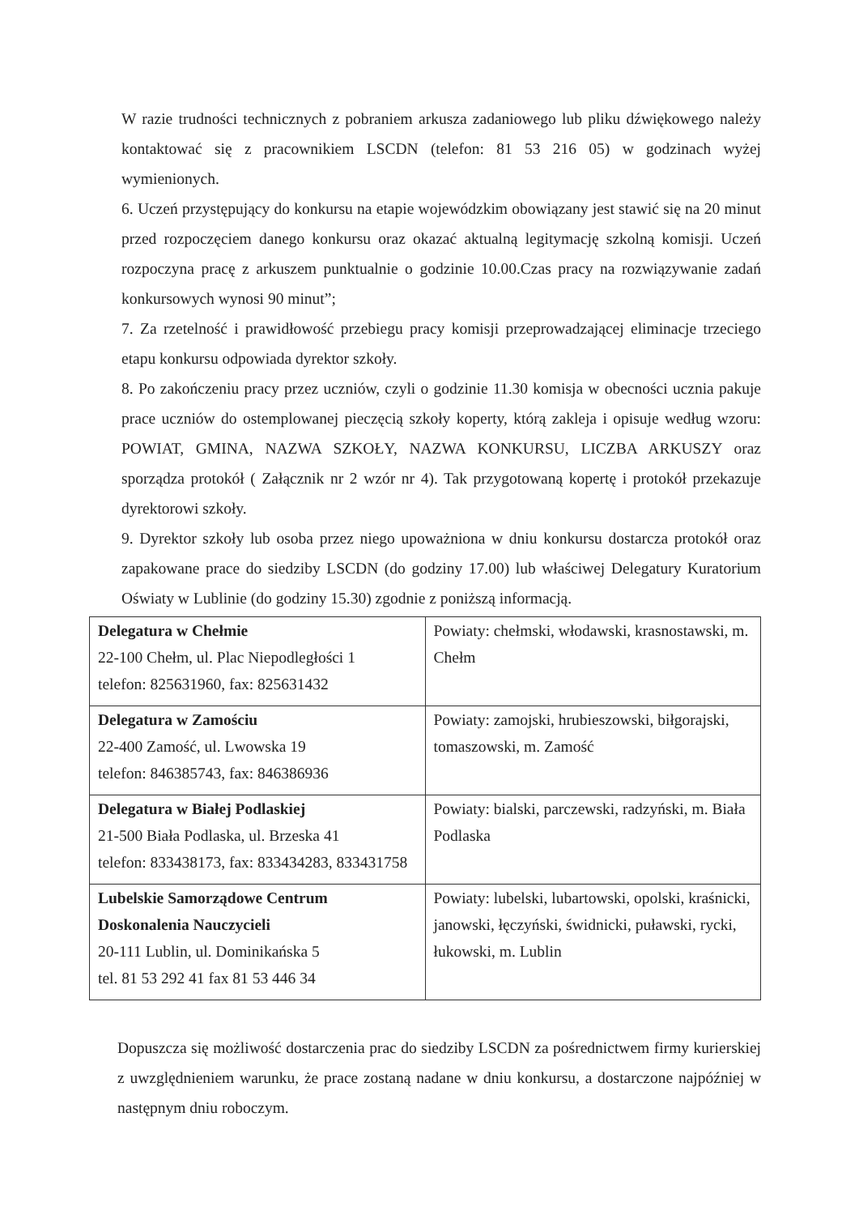W razie trudności technicznych z pobraniem arkusza zadaniowego lub pliku dźwiękowego należy kontaktować się z pracownikiem LSCDN (telefon: 81 53 216 05) w godzinach wyżej wymienionych.
6. Uczeń przystępujący do konkursu na etapie wojewódzkim obowiązany jest stawić się na 20 minut przed rozpoczęciem danego konkursu oraz okazać aktualną legitymację szkolną komisji. Uczeń rozpoczyna pracę z arkuszem punktualnie o godzinie 10.00.Czas pracy na rozwiązywanie zadań konkursowych wynosi 90 minut”;
7. Za rzetelność i prawidłowość przebiegu pracy komisji przeprowadzającej eliminacje trzeciego etapu konkursu odpowiada dyrektor szkoły.
8. Po zakończeniu pracy przez uczniów, czyli o godzinie 11.30 komisja w obecności ucznia pakuje prace uczniów do ostemplowanej pieczęcią szkoły koperty, którą zakleja i opisuje według wzoru: POWIAT, GMINA, NAZWA SZKOŁY, NAZWA KONKURSU, LICZBA ARKUSZY oraz sporządza protokół ( Załącznik nr 2 wzór nr 4). Tak przygotowaną kopertę i protokół przekazuje dyrektorowi szkoły.
9. Dyrektor szkoły lub osoba przez niego upoważniona w dniu konkursu dostarcza protokół oraz zapakowane prace do siedziby LSCDN (do godziny 17.00) lub właściwej Delegatury Kuratorium Oświaty w Lublinie (do godziny 15.30) zgodnie z poniższą informacją.
| Delegatura w Chełmie 22-100 Chełm, ul. Plac Niepodległości 1 telefon: 825631960, fax: 825631432 | Powiaty: chełmski, włodawski, krasnostawski, m. Chełm |
| Delegatura w Zamościu 22-400 Zamość, ul. Lwowska 19 telefon: 846385743, fax: 846386936 | Powiaty: zamojski, hrubieszowski, biłgorajski, tomaszowski, m. Zamość |
| Delegatura w Białej Podlaskiej 21-500 Biała Podlaska, ul. Brzeska 41 telefon: 833438173, fax: 833434283, 833431758 | Powiaty: bialski, parczewski, radzyński, m. Biała Podlaska |
| Lubelskie Samorządowe Centrum Doskonalenia Nauczycieli 20-111 Lublin, ul. Dominikańska 5 tel. 81 53 292 41 fax 81 53 446 34 | Powiaty: lubelski, lubartowski, opolski, kraśnicki, janowski, łęczyński, świdnicki, puławski, rycki, łukowski, m. Lublin |
Dopuszcza się możliwość dostarczenia prac do siedziby LSCDN za pośrednictwem firmy kurierskiej z uwzględnieniem warunku, że prace zostaną nadane w dniu konkursu, a dostarczone najpóźniej w następnym dniu roboczym.